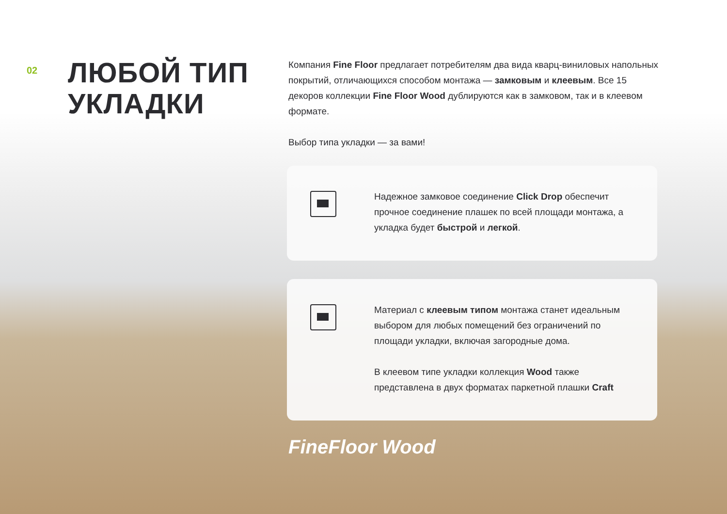02
ЛЮБОЙ ТИП
УКЛАДКИ
Компания Fine Floor предлагает потребителям два вида кварц-виниловых напольных покрытий, отличающихся способом монтажа — замковым и клеевым. Все 15 декоров коллекции Fine Floor Wood дублируются как в замковом, так и в клеевом формате.
Выбор типа укладки — за вами!
Надежное замковое соединение Click Drop обеспечит прочное соединение плашек по всей площади монтажа, а укладка будет быстрой и легкой.
Материал с клеевым типом монтажа станет идеальным выбором для любых помещений без ограничений по площади укладки, включая загородные дома.
В клеевом типе укладки коллекция Wood также представлена в двух форматах паркетной плашки Craft
FineFloor Wood